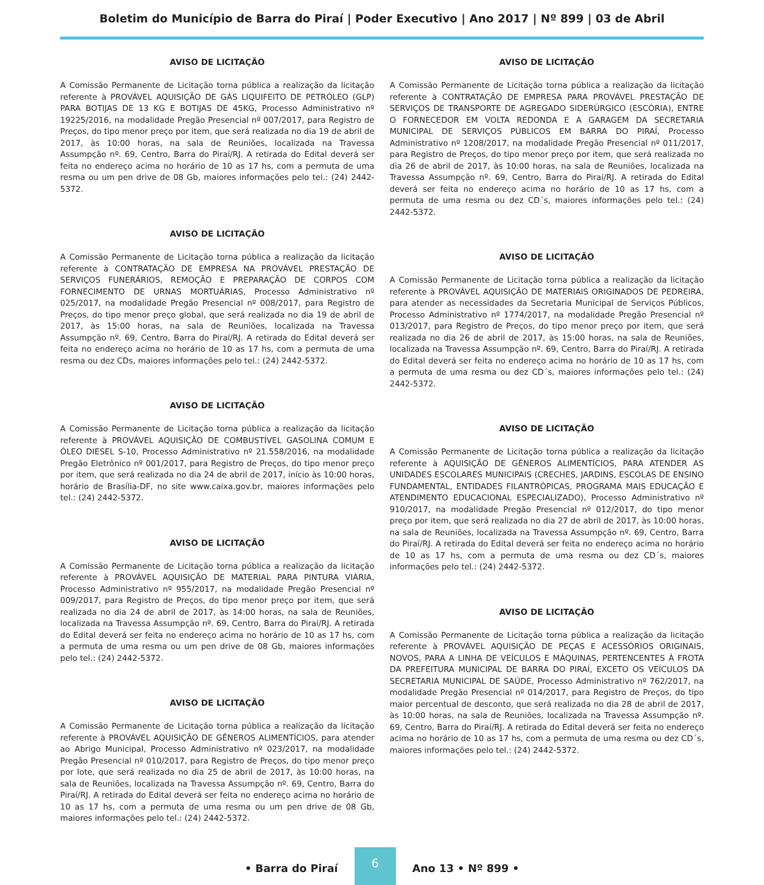Boletim do Município de Barra do Piraí | Poder Executivo | Ano 2017 | Nº 899 | 03 de Abril
AVISO DE LICITAÇÃO
A Comissão Permanente de Licitação torna pública a realização da licitação referente à PROVÁVEL AQUISIÇÃO DE GÁS LIQUIFEITO DE PETRÓLEO (GLP) PARA BOTIJAS DE 13 KG E BOTIJAS DE 45KG, Processo Administrativo nº 19225/2016, na modalidade Pregão Presencial nº 007/2017, para Registro de Preços, do tipo menor preço por item, que será realizada no dia 19 de abril de 2017, às 10:00 horas, na sala de Reuniões, localizada na Travessa Assumpção nº. 69, Centro, Barra do Piraí/RJ. A retirada do Edital deverá ser feita no endereço acima no horário de 10 as 17 hs, com a permuta de uma resma ou um pen drive de 08 Gb, maiores informações pelo tel.: (24) 2442-5372.
AVISO DE LICITAÇÃO
A Comissão Permanente de Licitação torna pública a realização da licitação referente à CONTRATAÇÃO DE EMPRESA NA PROVÁVEL PRESTAÇÃO DE SERVIÇOS FUNERÁRIOS, REMOÇÃO E PREPARAÇÃO DE CORPOS COM FORNECIMENTO DE URNAS MORTUÁRIAS, Processo Administrativo nº 025/2017, na modalidade Pregão Presencial nº 008/2017, para Registro de Preços, do tipo menor preço global, que será realizada no dia 19 de abril de 2017, às 15:00 horas, na sala de Reuniões, localizada na Travessa Assumpção nº. 69, Centro, Barra do Piraí/RJ. A retirada do Edital deverá ser feita no endereço acima no horário de 10 as 17 hs, com a permuta de uma resma ou dez CDs, maiores informações pelo tel.: (24) 2442-5372.
AVISO DE LICITAÇÃO
A Comissão Permanente de Licitação torna pública a realização da licitação referente à PROVÁVEL AQUISIÇÃO DE COMBUSTÍVEL GASOLINA COMUM E ÓLEO DIESEL S-10, Processo Administrativo nº 21.558/2016, na modalidade Pregão Eletrônico nº 001/2017, para Registro de Preços, do tipo menor preço por item, que será realizada no dia 24 de abril de 2017, início às 10:00 horas, horário de Brasília-DF, no site www.caixa.gov.br, maiores informações pelo tel.: (24) 2442-5372.
AVISO DE LICITAÇÃO
A Comissão Permanente de Licitação torna pública a realização da licitação referente à PROVÁVEL AQUISIÇÃO DE MATERIAL PARA PINTURA VIÁRIA, Processo Administrativo nº 955/2017, na modalidade Pregão Presencial nº 009/2017, para Registro de Preços, do tipo menor preço por item, que será realizada no dia 24 de abril de 2017, às 14:00 horas, na sala de Reuniões, localizada na Travessa Assumpção nº. 69, Centro, Barra do Piraí/RJ. A retirada do Edital deverá ser feita no endereço acima no horário de 10 as 17 hs, com a permuta de uma resma ou um pen drive de 08 Gb, maiores informações pelo tel.: (24) 2442-5372.
AVISO DE LICITAÇÃO
A Comissão Permanente de Licitação torna pública a realização da licitação referente à PROVÁVEL AQUISIÇÃO DE GÊNEROS ALIMENTÍCIOS, para atender ao Abrigo Municipal, Processo Administrativo nº 023/2017, na modalidade Pregão Presencial nº 010/2017, para Registro de Preços, do tipo menor preço por lote, que será realizada no dia 25 de abril de 2017, às 10:00 horas, na sala de Reuniões, localizada na Travessa Assumpção nº. 69, Centro, Barra do Piraí/RJ. A retirada do Edital deverá ser feita no endereço acima no horário de 10 as 17 hs, com a permuta de uma resma ou um pen drive de 08 Gb, maiores informações pelo tel.: (24) 2442-5372.
AVISO DE LICITAÇÃO
A Comissão Permanente de Licitação torna pública a realização da licitação referente à CONTRATAÇÃO DE EMPRESA PARA PROVÁVEL PRESTAÇÃO DE SERVIÇOS DE TRANSPORTE DE AGREGADO SIDERÚRGICO (ESCÓRIA), ENTRE O FORNECEDOR EM VOLTA REDONDA E A GARAGEM DA SECRETARIA MUNICIPAL DE SERVIÇOS PÚBLICOS EM BARRA DO PIRAÍ, Processo Administrativo nº 1208/2017, na modalidade Pregão Presencial nº 011/2017, para Registro de Preços, do tipo menor preço por item, que será realizada no dia 26 de abril de 2017, às 10:00 horas, na sala de Reuniões, localizada na Travessa Assumpção nº. 69, Centro, Barra do Piraí/RJ. A retirada do Edital deverá ser feita no endereço acima no horário de 10 as 17 hs, com a permuta de uma resma ou dez CD´s, maiores informações pelo tel.: (24) 2442-5372.
AVISO DE LICITAÇÃO
A Comissão Permanente de Licitação torna pública a realização da licitação referente à PROVÁVEL AQUISIÇÃO DE MATERIAIS ORIGINADOS DE PEDREIRA, para atender as necessidades da Secretaria Municipal de Serviços Públicos, Processo Administrativo nº 1774/2017, na modalidade Pregão Presencial nº 013/2017, para Registro de Preços, do tipo menor preço por item, que será realizada no dia 26 de abril de 2017, às 15:00 horas, na sala de Reuniões, localizada na Travessa Assumpção nº. 69, Centro, Barra do Piraí/RJ. A retirada do Edital deverá ser feita no endereço acima no horário de 10 as 17 hs, com a permuta de uma resma ou dez CD´s, maiores informações pelo tel.: (24) 2442-5372.
AVISO DE LICITAÇÃO
A Comissão Permanente de Licitação torna pública a realização da licitação referente à AQUISIÇÃO DE GÊNEROS ALIMENTÍCIOS, PARA ATENDER AS UNIDADES ESCOLARES MUNICIPAIS (CRECHES, JARDINS, ESCOLAS DE ENSINO FUNDAMENTAL, ENTIDADES FILANTRÓPICAS, PROGRAMA MAIS EDUCAÇÃO E ATENDIMENTO EDUCACIONAL ESPECIALIZADO), Processo Administrativo nº 910/2017, na modalidade Pregão Presencial nº 012/2017, do tipo menor preço por item, que será realizada no dia 27 de abril de 2017, às 10:00 horas, na sala de Reuniões, localizada na Travessa Assumpção nº. 69, Centro, Barra do Piraí/RJ. A retirada do Edital deverá ser feita no endereço acima no horário de 10 as 17 hs, com a permuta de uma resma ou dez CD´s, maiores informações pelo tel.: (24) 2442-5372.
AVISO DE LICITAÇÃO
A Comissão Permanente de Licitação torna pública a realização da licitação referente à PROVÁVEL AQUISIÇÃO DE PEÇAS E ACESSÓRIOS ORIGINAIS, NOVOS, PARA A LINHA DE VEÍCULOS E MÁQUINAS, PERTENCENTES À FROTA DA PREFEITURA MUNICIPAL DE BARRA DO PIRAÍ, EXCETO OS VEÍCULOS DA SECRETARIA MUNICIPAL DE SAÚDE, Processo Administrativo nº 762/2017, na modalidade Pregão Presencial nº 014/2017, para Registro de Preços, do tipo maior percentual de desconto, que será realizada no dia 28 de abril de 2017, às 10:00 horas, na sala de Reuniões, localizada na Travessa Assumpção nº. 69, Centro, Barra do Piraí/RJ. A retirada do Edital deverá ser feita no endereço acima no horário de 10 as 17 hs, com a permuta de uma resma ou dez CD´s, maiores informações pelo tel.: (24) 2442-5372.
• Barra do Piraí
6
Ano 13 • Nº 899 •